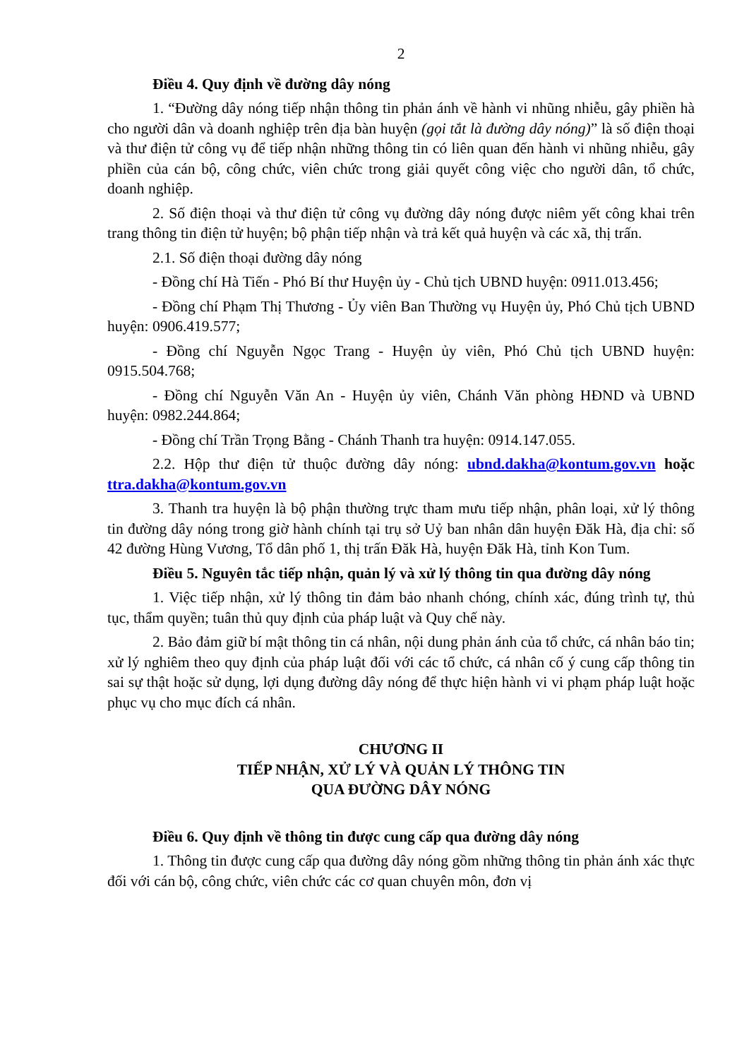2
Điều 4. Quy định về đường dây nóng
1. “Đường dây nóng tiếp nhận thông tin phản ánh về hành vi nhũng nhiễu, gây phiền hà cho người dân và doanh nghiệp trên địa bàn huyện (gọi tắt là đường dây nóng)” là số điện thoại và thư điện tử công vụ để tiếp nhận những thông tin có liên quan đến hành vi nhũng nhiễu, gây phiền của cán bộ, công chức, viên chức trong giải quyết công việc cho người dân, tổ chức, doanh nghiệp.
2. Số điện thoại và thư điện tử công vụ đường dây nóng được niêm yết công khai trên trang thông tin điện tử huyện; bộ phận tiếp nhận và trả kết quả huyện và các xã, thị trấn.
2.1. Số điện thoại đường dây nóng
- Đồng chí Hà Tiến - Phó Bí thư Huyện ủy - Chủ tịch UBND huyện: 0911.013.456;
- Đồng chí Phạm Thị Thương - Ủy viên Ban Thường vụ Huyện ủy, Phó Chủ tịch UBND huyện: 0906.419.577;
- Đồng chí Nguyễn Ngọc Trang - Huyện ủy viên, Phó Chủ tịch UBND huyện: 0915.504.768;
- Đồng chí Nguyễn Văn An - Huyện ủy viên, Chánh Văn phòng HĐND và UBND huyện: 0982.244.864;
- Đồng chí Trần Trọng Bằng - Chánh Thanh tra huyện: 0914.147.055.
2.2. Hộp thư điện tử thuộc đường dây nóng: ubnd.dakha@kontum.gov.vn hoặc ttra.dakha@kontum.gov.vn
3. Thanh tra huyện là bộ phận thường trực tham mưu tiếp nhận, phân loại, xử lý thông tin đường dây nóng trong giờ hành chính tại trụ sở Uỷ ban nhân dân huyện Đăk Hà, địa chỉ: số 42 đường Hùng Vương, Tổ dân phố 1, thị trấn Đăk Hà, huyện Đăk Hà, tỉnh Kon Tum.
Điều 5. Nguyên tắc tiếp nhận, quản lý và xử lý thông tin qua đường dây nóng
1. Việc tiếp nhận, xử lý thông tin đảm bảo nhanh chóng, chính xác, đúng trình tự, thủ tục, thẩm quyền; tuân thủ quy định của pháp luật và Quy chế này.
2. Bảo đảm giữ bí mật thông tin cá nhân, nội dung phản ánh của tổ chức, cá nhân báo tin; xử lý nghiêm theo quy định của pháp luật đối với các tổ chức, cá nhân cố ý cung cấp thông tin sai sự thật hoặc sử dụng, lợi dụng đường dây nóng để thực hiện hành vi vi phạm pháp luật hoặc phục vụ cho mục đích cá nhân.
CHƯƠNG II
TIẾP NHẬN, XỬ LÝ VÀ QUẢN LÝ THÔNG TIN
QUA ĐƯỜNG DÂY NÓNG
Điều 6. Quy định về thông tin được cung cấp qua đường dây nóng
1. Thông tin được cung cấp qua đường dây nóng gồm những thông tin phản ánh xác thực đối với cán bộ, công chức, viên chức các cơ quan chuyên môn, đơn vị